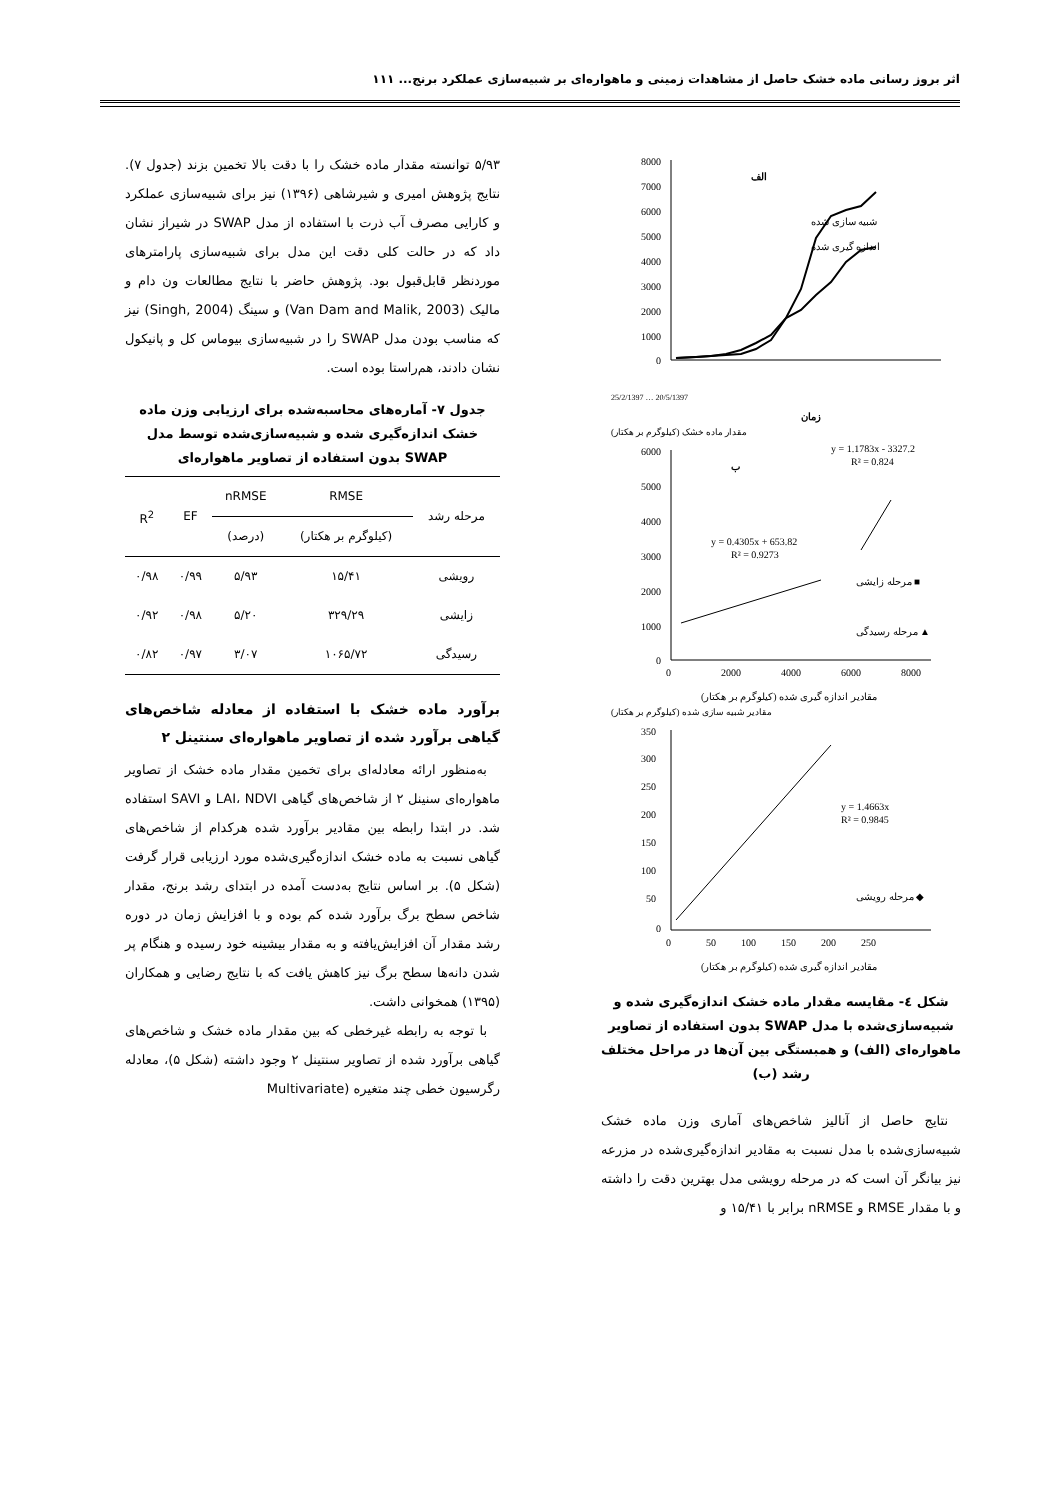اثر بروز رسانی ماده خشک حاصل از مشاهدات زمینی و ماهواره‌ای بر شبیه‌سازی عملکرد برنج... ۱۱۱
8000
7000
6000
5000
4000
3000
2000
1000
0
الف
شبیه سازی شده
اندازه گیری شده
25/2/1397 … 20/5/1397
زمان
مقدار ماده خشک (کیلوگرم بر هکتار)
6000
5000
4000
3000
2000
1000
0
0
2000
4000
6000
8000
ب
y = 1.1783x - 3327.2
R² = 0.824
y = 0.4305x + 653.82
R² = 0.9273
مرحله زایشی ■
مرحله رسیدگی ▲
مقادیر اندازه گیری شده (کیلوگرم بر هکتار)
مقادیر شبیه سازی شده (کیلوگرم بر هکتار)
350
300
250
200
150
100
50
0
0
50
100
150
200
250
y = 1.4663x
R² = 0.9845
مرحله رویشی ◆
مقادیر اندازه گیری شده (کیلوگرم بر هکتار)
شکل ٤- مقایسه مقدار ماده خشک اندازه‌گیری شده و شبیه‌سازی‌شده با مدل SWAP بدون استفاده از تصاویر ماهواره‌ای (الف) و همبستگی بین آن‌ها در مراحل مختلف رشد (ب)
 نتایج حاصل از آنالیز شاخص‌های آماری وزن ماده خشک شبیه‌سازی‌شده با مدل نسبت به مقادیر اندازه‌گیری‌شده در مزرعه نیز بیانگر آن است که در مرحله رویشی مدل بهترین دقت را داشته و با مقدار RMSE و nRMSE برابر با ۱۵/۴۱ و
۵/۹۳ توانسته مقدار ماده خشک را با دقت بالا تخمین بزند (جدول ۷). نتایج پژوهش امیری و شیرشاهی (۱۳۹۶) نیز برای شبیه‌سازی عملکرد و کارایی مصرف آب ذرت با استفاده از مدل SWAP در شیراز نشان داد که در حالت کلی دقت این مدل برای شبیه‌سازی پارامترهای موردنظر قابل‌قبول بود. پژوهش حاضر با نتایج مطالعات ون دام و مالیک (Van Dam and Malik, 2003) و سینگ (Singh, 2004) نیز که مناسب بودن مدل SWAP را در شبیه‌سازی بیوماس کل و پانیکول نشان دادند، هم‌راستا بوده است.
جدول ۷- آماره‌های محاسبه‌شده برای ارزیابی وزن ماده خشک اندازه‌گیری شده و شبیه‌سازی‌شده توسط مدل SWAP بدون استفاده از تصاویر ماهواره‌ای
| مرحله رشد | RMSE | nRMSE | EF | R<sup>2</sup> |
| --- | --- | --- | --- | --- |
| | (کیلوگرم بر هکتار) | (درصد) | | |
| رویشی | ۱۵/۴۱ | ۵/۹۳ | ۰/۹۹ | ۰/۹۸ |
| زایشی | ۳۲۹/۲۹ | ۵/۲۰ | ۰/۹۸ | ۰/۹۲ |
| رسیدگی | ۱۰۶۵/۷۲ | ۳/۰۷ | ۰/۹۷ | ۰/۸۲ |
برآورد ماده خشک با استفاده از معادله شاخص‌های گیاهی برآورد شده از تصاویر ماهواره‌ای سنتینل ۲
 به‌منظور ارائه معادله‌ای برای تخمین مقدار ماده خشک از تصاویر ماهواره‌ای سنینل ۲ از شاخص‌های گیاهی LAI، NDVI و SAVI استفاده شد. در ابتدا رابطه بین مقادیر برآورد شده هرکدام از شاخص‌های گیاهی نسبت به ماده خشک اندازه‌گیری‌شده مورد ارزیابی قرار گرفت (شکل ۵). بر اساس نتایج به‌دست آمده در ابتدای رشد برنج، مقدار شاخص سطح برگ برآورد شده کم بوده و با افزایش زمان در دوره رشد مقدار آن افزایش‌یافته و به مقدار بیشینه خود رسیده و هنگام پر شدن دانه‌ها سطح برگ نیز کاهش یافت که با نتایج رضایی و همکاران (۱۳۹۵) همخوانی داشت.
 با توجه به رابطه غیرخطی که بین مقدار ماده خشک و شاخص‌های گیاهی برآورد شده از تصاویر سنتینل ۲ وجود داشته (شکل ۵)، معادله رگرسیون خطی چند متغیره (Multivariate